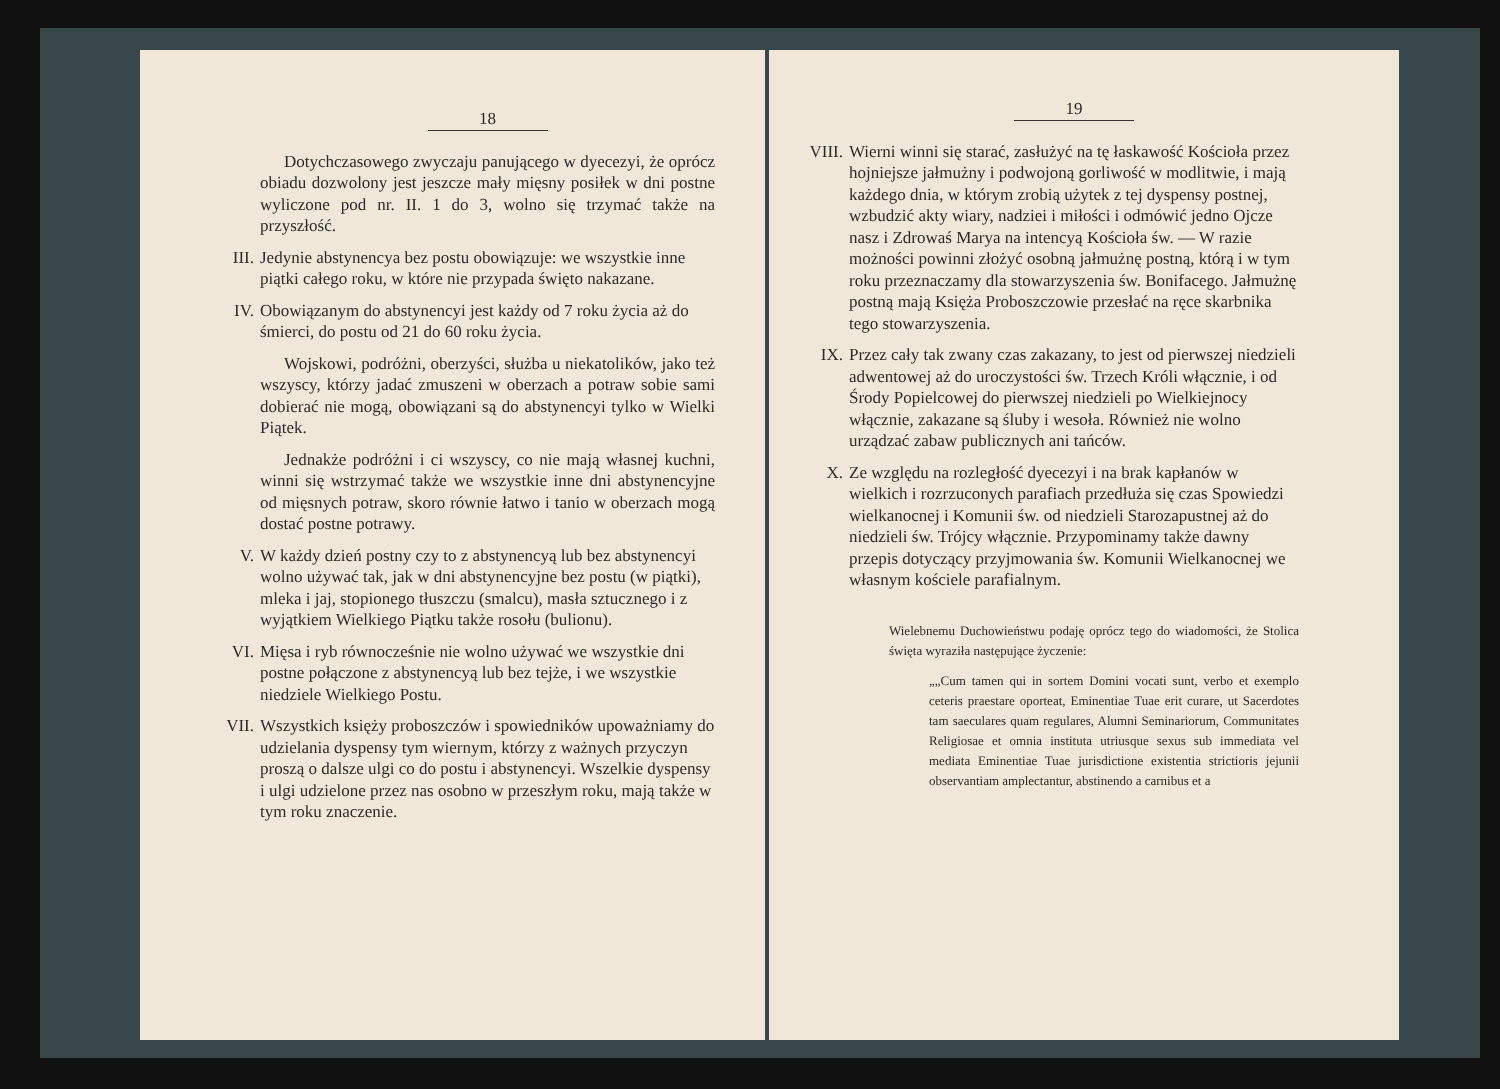18
Dotychczasowego zwyczaju panującego w dyecezyi, że oprócz obiadu dozwolony jest jeszcze mały mięsny posiłek w dni postne wyliczone pod nr. II. 1 do 3, wolno się trzymać także na przyszłość.
III.
Jedynie abstynencya bez postu obowiązuje: we wszystkie inne piątki całego roku, w które nie przypada święto nakazane.
IV. Obowiązanym do abstynencyi jest każdy od 7 roku życia aż do śmierci, do postu od 21 do 60 roku życia.
Wojskowi, podróżni, oberzyści, służba u niekatolików, jako też wszyscy, którzy jadać zmuszeni w oberzach a potraw sobie sami dobierać nie mogą, obowiązani są do abstynencyi tylko w Wielki Piątek.
Jednakże podróżni i ci wszyscy, co nie mają własnej kuchni, winni się wstrzymać także we wszystkie inne dni abstynencyjne od mięsnych potraw, skoro równie łatwo i tanio w oberzach mogą dostać postne potrawy.
V. W każdy dzień postny czy to z abstynencyą lub bez abstynencyi wolno używać tak, jak w dni abstynencyjne bez postu (w piątki), mleka i jaj, stopionego tłuszczu (smalcu), masła sztucznego i z wyjątkiem Wielkiego Piątku także rosołu (bulionu).
VI. Mięsa i ryb równocześnie nie wolno używać we wszystkie dni postne połączone z abstynencyą lub bez tejże, i we wszystkie niedziele Wielkiego Postu.
VII.
Wszystkich księży proboszczów i spowiedników upoważniamy do udzielania dyspensy tym wiernym, którzy z ważnych przyczyn proszą o dalsze ulgi co do postu i abstynencyi. Wszelkie dyspensy i ulgi udzielone przez nas osobno w przeszłym roku, mają także w tym roku znaczenie.
19
VIII.
Wierni winni się starać, zasłużyć na tę łaskawość Kościoła przez hojniejsze jałmużny i podwojoną gorliwość w modlitwie, i mają każdego dnia, w którym zrobią użytek z tej dyspensy postnej, wzbudzić akty wiary, nadziei i miłości i odmówić jedno Ojcze nasz i Zdrowaś Marya na intencyą Kościoła św. — W razie możności powinni złożyć osobną jałmużnę postną, którą i w tym roku przeznaczamy dla stowarzyszenia św. Bonifacego. Jałmużnę postną mają Księża Proboszczowie przesłać na ręce skarbnika tego stowarzyszenia.
IX. Przez cały tak zwany czas zakazany, to jest od pierwszej niedzieli adwentowej aż do uroczystości św. Trzech Króli włącznie, i od Środy Popielcowej do pierwszej niedzieli po Wielkiejnocy włącznie, zakazane są śluby i wesoła. Również nie wolno urządzać zabaw publicznych ani tańców.
X. Ze względu na rozległość dyecezyi i na brak kapłanów w wielkich i rozrzuconych parafiach przedłuża się czas Spowiedzi wielkanocnej i Komunii św. od niedzieli Starozapustnej aż do niedzieli św. Trójcy włącznie. Przypominamy także dawny przepis dotyczący przyjmowania św. Komunii Wielkanocnej we własnym kościele parafialnym.
Wielebnemu Duchowieństwu podaję oprócz tego do wiadomości, że Stolica święta wyraziła następujące życzenie:
„„Cum tamen qui in sortem Domini vocati sunt, verbo et exemplo ceteris praestare oporteat, Eminentiae Tuae erit curare, ut Sacerdotes tam saeculares quam regulares, Alumni Seminariorum, Communitates Religiosae et omnia instituta utriusque sexus sub immediata vel mediata Eminentiae Tuae jurisdictione existentia strictioris jejunii observantiam amplectantur, abstinendo a carnibus et a